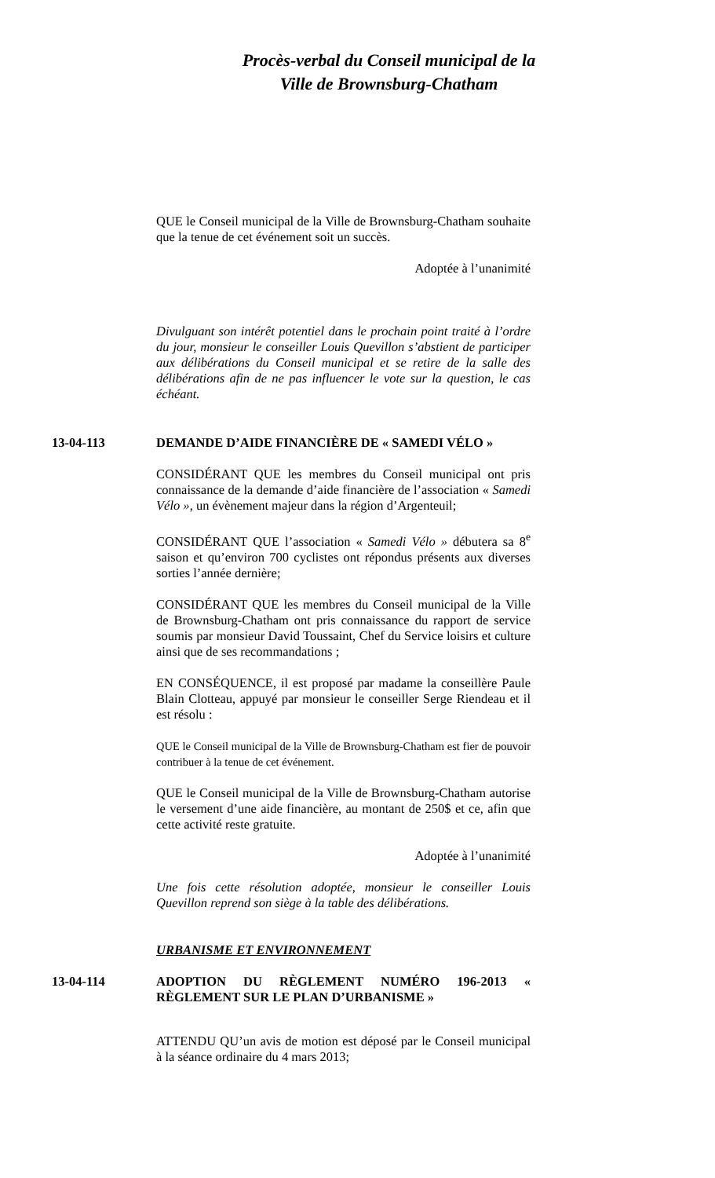Procès-verbal du Conseil municipal de la
Ville de Brownsburg-Chatham
QUE le Conseil municipal de la Ville de Brownsburg-Chatham souhaite que la tenue de cet événement soit un succès.
Adoptée à l’unanimité
Divulguant son intérêt potentiel dans le prochain point traité à l’ordre du jour, monsieur le conseiller Louis Quevillon s’abstient de participer aux délibérations du Conseil municipal et se retire de la salle des délibérations afin de ne pas influencer le vote sur la question, le cas échéant.
13-04-113 DEMANDE D’AIDE FINANCIÈRE DE « SAMEDI VÉLO »
CONSIDÉRANT QUE les membres du Conseil municipal ont pris connaissance de la demande d’aide financière de l’association « Samedi Vélo », un évènement majeur dans la région d’Argenteuil;
CONSIDÉRANT QUE l’association « Samedi Vélo » débutera sa 8<sup>e</sup> saison et qu’environ 700 cyclistes ont répondus présents aux diverses sorties l’année dernière;
CONSIDÉRANT QUE les membres du Conseil municipal de la Ville de Brownsburg-Chatham ont pris connaissance du rapport de service soumis par monsieur David Toussaint, Chef du Service loisirs et culture ainsi que de ses recommandations ;
EN CONSÉQUENCE, il est proposé par madame la conseillère Paule Blain Clotteau, appuyé par monsieur le conseiller Serge Riendeau et il est résolu :
QUE le Conseil municipal de la Ville de Brownsburg-Chatham est fier de pouvoir contribuer à la tenue de cet événement.
QUE le Conseil municipal de la Ville de Brownsburg-Chatham autorise le versement d’une aide financière, au montant de 250$ et ce, afin que cette activité reste gratuite.
Adoptée à l’unanimité
Une fois cette résolution adoptée, monsieur le conseiller Louis Quevillon reprend son siège à la table des délibérations.
URBANISME ET ENVIRONNEMENT
13-04-114 ADOPTION DU RÈGLEMENT NUMÉRO 196-2013 « RÈGLEMENT SUR LE PLAN D’URBANISME »
ATTENDU QU’un avis de motion est déposé par le Conseil municipal à la séance ordinaire du 4 mars 2013;